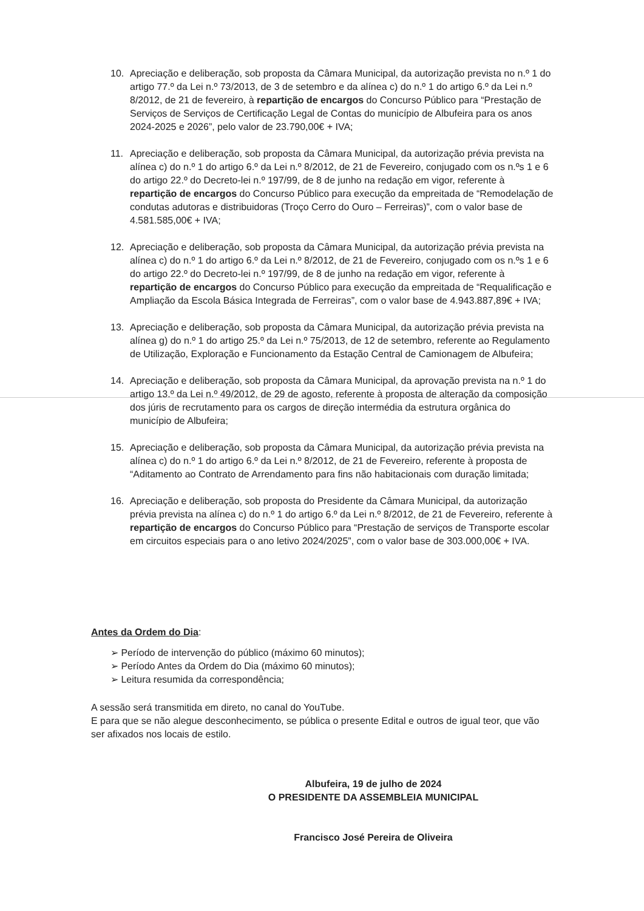10. Apreciação e deliberação, sob proposta da Câmara Municipal, da autorização prevista no n.º 1 do artigo 77.º da Lei n.º 73/2013, de 3 de setembro e da alínea c) do n.º 1 do artigo 6.º da Lei n.º 8/2012, de 21 de fevereiro, à repartição de encargos do Concurso Público para “Prestação de Serviços de Serviços de Certificação Legal de Contas do município de Albufeira para os anos 2024-2025 e 2026”, pelo valor de 23.790,00€ + IVA;
11. Apreciação e deliberação, sob proposta da Câmara Municipal, da autorização prévia prevista na alínea c) do n.º 1 do artigo 6.º da Lei n.º 8/2012, de 21 de Fevereiro, conjugado com os n.ºs 1 e 6 do artigo 22.º do Decreto-lei n.º 197/99, de 8 de junho na redação em vigor, referente à repartição de encargos do Concurso Público para execução da empreitada de “Remodelação de condutas adutoras e distribuidoras (Troço Cerro do Ouro – Ferreiras)”, com o valor base de 4.581.585,00€ + IVA;
12. Apreciação e deliberação, sob proposta da Câmara Municipal, da autorização prévia prevista na alínea c) do n.º 1 do artigo 6.º da Lei n.º 8/2012, de 21 de Fevereiro, conjugado com os n.ºs 1 e 6 do artigo 22.º do Decreto-lei n.º 197/99, de 8 de junho na redação em vigor, referente à repartição de encargos do Concurso Público para execução da empreitada de “Requalificação e Ampliação da Escola Básica Integrada de Ferreiras”, com o valor base de 4.943.887,89€ + IVA;
13. Apreciação e deliberação, sob proposta da Câmara Municipal, da autorização prévia prevista na alínea g) do n.º 1 do artigo 25.º da Lei n.º 75/2013, de 12 de setembro, referente ao Regulamento de Utilização, Exploração e Funcionamento da Estação Central de Camionagem de Albufeira;
14. Apreciação e deliberação, sob proposta da Câmara Municipal, da aprovação prevista na n.º 1 do artigo 13.º da Lei n.º 49/2012, de 29 de agosto, referente à proposta de alteração da composição dos júris de recrutamento para os cargos de direção intermédia da estrutura orgânica do município de Albufeira;
15. Apreciação e deliberação, sob proposta da Câmara Municipal, da autorização prévia prevista na alínea c) do n.º 1 do artigo 6.º da Lei n.º 8/2012, de 21 de Fevereiro, referente à proposta de “Aditamento ao Contrato de Arrendamento para fins não habitacionais com duração limitada;
16. Apreciação e deliberação, sob proposta do Presidente da Câmara Municipal, da autorização prévia prevista na alínea c) do n.º 1 do artigo 6.º da Lei n.º 8/2012, de 21 de Fevereiro, referente à repartição de encargos do Concurso Público para “Prestação de serviços de Transporte escolar em circuitos especiais para o ano letivo 2024/2025”, com o valor base de 303.000,00€ + IVA.
Antes da Ordem do Dia:
➢ Período de intervenção do público (máximo 60 minutos);
➢ Período Antes da Ordem do Dia (máximo 60 minutos);
➢ Leitura resumida da correspondência;
A sessão será transmitida em direto, no canal do YouTube.
E para que se não alegue desconhecimento, se pública o presente Edital e outros de igual teor, que vão ser afixados nos locais de estilo.
Albufeira, 19 de julho de 2024
O PRESIDENTE DA ASSEMBLEIA MUNICIPAL
Francisco José Pereira de Oliveira